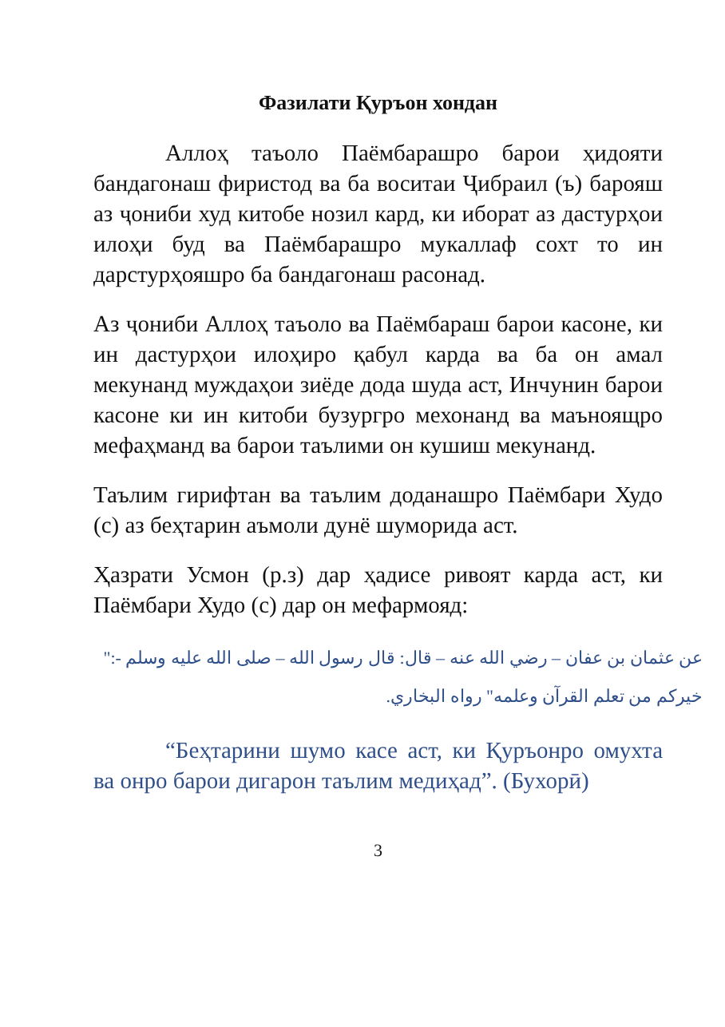Фазилати Қуръон хондан
Аллоҳ таъоло Паёмбарашро барои ҳидояти бандагонаш фиристод ва ба воситаи Ҷибраил (ъ) барояш аз ҷониби худ китобе нозил кард, ки иборат аз дастурҳои илоҳи буд ва Паёмбарашро мукаллаф сохт то ин дарстурҳояшро ба бандагонаш расонад.
Аз ҷониби Аллоҳ таъоло ва Паёмбараш барои касоне, ки ин дастурҳои илоҳиро қабул карда ва ба он амал мекунанд муждаҳои зиёде дода шуда аст, Инчунин барои касоне ки ин китоби бузургро мехонанд ва маъноящро мефаҳманд ва барои таълими он кушиш мекунанд.
Таълим гирифтан ва таълим доданашро Паёмбари Худо (с) аз беҳтарин аъмоли дунё шуморида аст.
Ҳазрати Усмон (р.з) дар ҳадисе ривоят карда аст, ки Паёмбари Худо (с) дар он мефармояд:
عن عثمان بن عفان – رضي الله عنه – قال: قال رسول الله – صلى الله عليه وسلم -:" خيركم من تعلم القرآن وعلمه" رواه البخاري.
“Беҳтарини шумо касе аст, ки Қуръонро омухта ва онро барои дигарон таълим медиҳад”. (Бухорӣ)
3